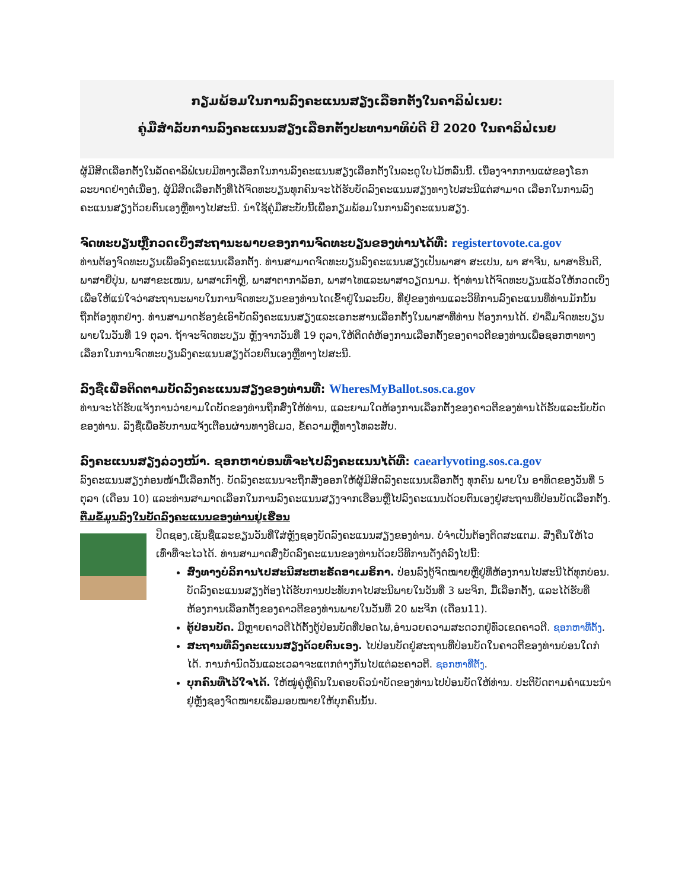ກຽມພ້ອມໃນການລົງຄະແນນສຽງເລືອກຕັ້ງໃນຄາລິຟໍເນຍ:
ຄູ່ມືສຳລັບການລົງຄະແນນສຽງເລືອກຕັ້ງປະທານາທິບໍດີ ປີ 2020 ໃນຄາລິຟໍເນຍ
ຜູ້ມີສິດເລືອກຕັ້ງໃນລັດຄາລິຟໍເນຍມີທາງເລືອກໃນການລົງຄະແນນສຽງເລືອກຕັ້ງໃນລະດູໃບໄມ້ຫລົ່ນນີ້. ເນື່ອງຈາກການແຜ່ຂອງໂຣກລະບາດຢ່າງຕໍ່ເນື່ອງ, ຜູ້ມີສິດເລືອກຕັ້ງທີ່ໄດ້ຈົດທະບຽນທຸກຄົນຈະໄດ້ຮັບບັດລົງຄະແນນສຽງທາງໄປສະນີແຕ່ສາມາດ ເລືອກໃນການລົງຄະແນນສຽງດ້ວຍຕົນເອງຫຼືທາງໄປສະນີ. ນຳໃຊ້ຄູ່ມືສະບັບນີ້ເພື່ອກຽມພ້ອມໃນການລົງຄະແນນສຽງ.
ຈົດທະບຽນຫຼືກວດເບິ່ງສະຖານະພາບຂອງການຈົດທະບຽນຂອງທ່ານໄດ້ທີ່: registertovote.ca.gov
ທ່ານຕ້ອງຈົດທະບຽນເພື່ອລົງຄະແນນເລືອກຕັ້ງ. ທ່ານສາມາດຈົດທະບຽນລົງຄະແນນສຽງເປັນພາສາ ສະເປນ, ພາ ສາຈີນ, ພາສາຮິນດີ, ພາສາຍີ່ປຸ່ນ, ພາສາຂະເໝນ, ພາສາເກົາຫຼີ, ພາສາຕາກາລັອກ, ພາສາໄທແລະພາສາວຽດນາມ. ຖ້າທ່ານໄດ້ຈົດທະບຽນແລ້ວໃຫ້ກວດເບິ່ງເພື່ອໃຫ້ແນ່ໃຈວ່າສະຖານະພາບໃນການຈົດທະບຽນຂອງທ່ານໄດເຂົ້າຢູ່ໃນລະບົບ, ທີ່ຢູ່ຂອງທ່ານແລະວິທີການລົງຄະແນນທີ່ທ່ານມັກນັ້ນຖືກຕ້ອງທຸກຢ່າງ. ທ່ານສາມາດຮ້ອງຂໍເອົາບັດລົງຄະແນນສຽງແລະເອກະສານເລືອກຕັ້ງໃນພາສາທີ່ທ່ານ ຕ້ອງການໄດ້. ຢ່າລືມຈົດທະບຽນພາຍໃນວັນທີ່ 19 ຕຸລາ. ຖ້າຈະຈົດທະບຽນ ຫຼັງຈາກວັນທີ່ 19 ຕຸລາ,ໃຫ້ຕິດຕໍ່ຫ້ອງການເລືອກຕັ້ງຂອງຄາວຕີຂອງທ່ານເພື່ອຊອກຫາທາງເລືອກໃນການຈົດທະບຽນລົງຄະແນນສຽງດ້ວຍຕົນເອງຫຼືທາງໄປສະນີ.
ລົງຊື່ເພື່ອຕິດຕາມບັດລົງຄະແນນສຽງຂອງທ່ານທີ່: WheresMyBallot.sos.ca.gov
ທ່ານຈະໄດ້ຮັບແຈ້ງການວ່າຍາມໃດບັດຂອງທ່ານຖືກສົ່ງໃຫ້ທ່ານ, ແລະຍາມໃດຫ້ອງການເລືອກຕັ້ງຂອງຄາວຕີຂອງທ່ານໄດ້ຮັບແລະນັບບັດຂອງທ່ານ. ລົງຊື່ເພື່ອຮັບການແຈ້ງເຕືອນຜ່ານທາງອີເມວ, ຂໍ້ຄວາມຫຼືທາງໂທລະສັບ.
ລົງຄະແນນສຽງລ່ວງໜ້າ. ຊອກຫາບ່ອນທີ່ຈະໄປລົງຄະແນນໄດ້ທີ່: caearlyvoting.sos.ca.gov
ລົງຄະແນນສຽງກ່ອນໜ້າມື້ເລືອກຕັ້ງ. ບັດລົງຄະແນນຈະຖືກສົ່ງອອກໃຫ້ຜູ້ມີສິດລົງຄະແນນເລືອກຕັ້ງ ທຸກຄົນ ພາຍໃນ ອາທິດຂອງວັນທີ່ 5 ຕຸລາ (ເດືອນ 10) ແລະທ່ານສາມາດເລືອກໃນການລົງຄະແນນສຽງຈາກເຮືອນຫຼືໄປລົງຄະແນນດ້ວຍຕົນເອງຢູ່ສະຖານທີ່ປ່ອນບັດເລືອກຕັ້ງ.
ຕື່ມຂໍ້ມູນລົງໃນບັດລົງຄະແນນຂອງທ່ານຢູ່ເຮືອນ
ປິດຊອງ,ເຊັນຊື່ແລະຂຽນວັນທີ່ໃສ່ຫຼັງຊອງບັດລົງຄະແນນສຽງຂອງທ່ານ. ບໍ່ຈຳເປັນຕ້ອງຕິດສະແຕມ. ສົ່ງຄືນໃຫ້ໄວເທົ່າທີ່ຈະໄວໄດ້. ທ່ານສາມາດສົ່ງບັດລົງຄະແນນຂອງທ່ານດ້ວຍວິທີການດັ່ງຕໍ່ລົງໄປນີ້:
ສົ່ງທາງບໍລິການໄປສະນີສະຫະຣັດອາເມຣິກາ. ປ່ອນລົງຕູ້ຈົດໝາຍຫຼືຢູ່ທີ່ຫ້ອງການໄປສະນີໄດ້ທຸກບ່ອນ. ບັດລົງຄະແນນສຽງຕ້ອງໄດ້ຮັບການປະທັບກາໄປສະນີພາຍໃນວັນທີ່ 3 ພະຈິກ, ມື້ເລືອກຕັ້ງ, ແລະໄດ້ຮັບທີ່ຫ້ອງການເລືອກຕັ້ງຂອງຄາວຕີຂອງທ່ານພາຍໃນວັນທີ່ 20 ພະຈິກ (ເດືອນ11).
ຕູ້ປ່ອນບັດ. ມີຫຼາຍຄາວຕີໄດ້ຕັ້ງຕູ້ປ່ອນບັດທີ່ປອດໄພ,ອຳນວຍຄວາມສະດວກຢູ່ທົ່ວເຂດຄາວຕີ. ຊອກຫາທີ່ຕັ້ງ.
ສະຖານທີ່ລົງຄະແນນສຽງດ້ວຍຕົນເອງ. ໄປປ່ອນບັດຢູ່ສະຖານທີ່ປ່ອນບັດໃນຄາວຕີຂອງທ່ານບ່ອນໃດກໍໄດ້. ການກຳນົດວັນແລະເວລາຈະແຕກຕ່າງກັນໄປແຕ່ລະຄາວຕີ. ຊອກຫາທີ່ຕັ້ງ.
ບຸກຄົນທີ່ໄວ້ໃຈໄດ້. ໃຫ້ໝູ່ຄູ່ຫຼືຄົນໃນຄອບຄົວນຳບັດຂອງທ່ານໄປປ່ອນບັດໃຫ້ທ່ານ. ປະຕິບັດຕາມຄຳແນະນຳຢູ່ຫຼັງຊອງຈົດໝາຍເພື່ອມອບໝາຍໃຫ້ບຸກຄົນນັ້ນ.